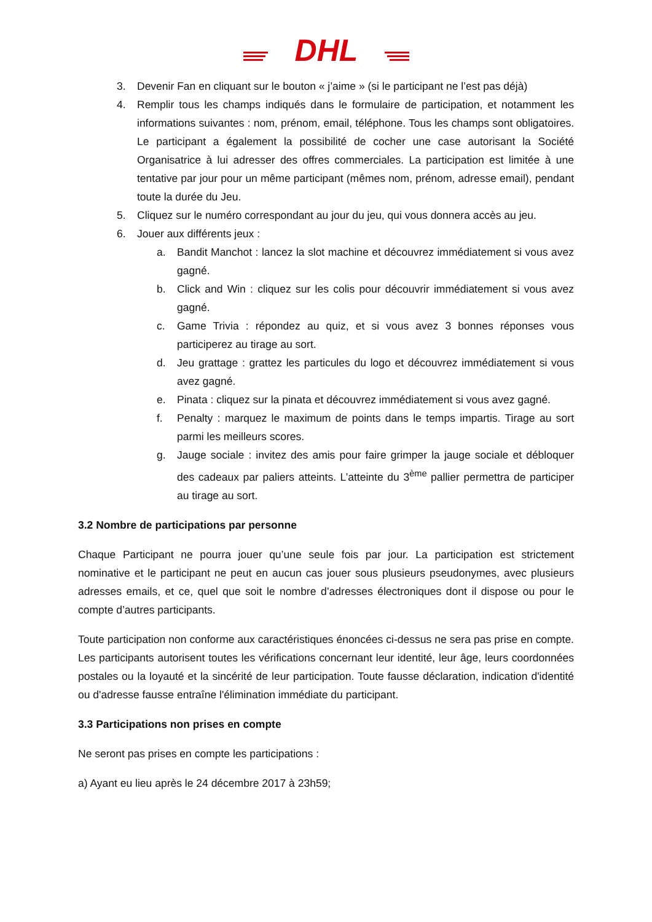DHL
3. Devenir Fan en cliquant sur le bouton « j’aime » (si le participant ne l’est pas déjà)
4. Remplir tous les champs indiqués dans le formulaire de participation, et notamment les informations suivantes : nom, prénom, email, téléphone. Tous les champs sont obligatoires. Le participant a également la possibilité de cocher une case autorisant la Société Organisatrice à lui adresser des offres commerciales. La participation est limitée à une tentative par jour pour un même participant (mêmes nom, prénom, adresse email), pendant toute la durée du Jeu.
5. Cliquez sur le numéro correspondant au jour du jeu, qui vous donnera accès au jeu.
6. Jouer aux différents jeux :
a. Bandit Manchot : lancez la slot machine et découvrez immédiatement si vous avez gagné.
b. Click and Win : cliquez sur les colis pour découvrir immédiatement si vous avez gagné.
c. Game Trivia : répondez au quiz, et si vous avez 3 bonnes réponses vous participerez au tirage au sort.
d. Jeu grattage : grattez les particules du logo et découvrez immédiatement si vous avez gagné.
e. Pinata : cliquez sur la pinata et découvrez immédiatement si vous avez gagné.
f. Penalty : marquez le maximum de points dans le temps impartis. Tirage au sort parmi les meilleurs scores.
g. Jauge sociale : invitez des amis pour faire grimper la jauge sociale et débloquer des cadeaux par paliers atteints. L’atteinte du 3<sup>ème</sup> pallier permettra de participer au tirage au sort.
3.2 Nombre de participations par personne
Chaque Participant ne pourra jouer qu’une seule fois par jour. La participation est strictement nominative et le participant ne peut en aucun cas jouer sous plusieurs pseudonymes, avec plusieurs adresses emails, et ce, quel que soit le nombre d’adresses électroniques dont il dispose ou pour le compte d’autres participants.
Toute participation non conforme aux caractéristiques énoncées ci-dessus ne sera pas prise en compte. Les participants autorisent toutes les vérifications concernant leur identité, leur âge, leurs coordonnées postales ou la loyauté et la sincérité de leur participation. Toute fausse déclaration, indication d'identité ou d'adresse fausse entraîne l'élimination immédiate du participant.
3.3 Participations non prises en compte
Ne seront pas prises en compte les participations :
a) Ayant eu lieu après le 24 décembre 2017 à 23h59;